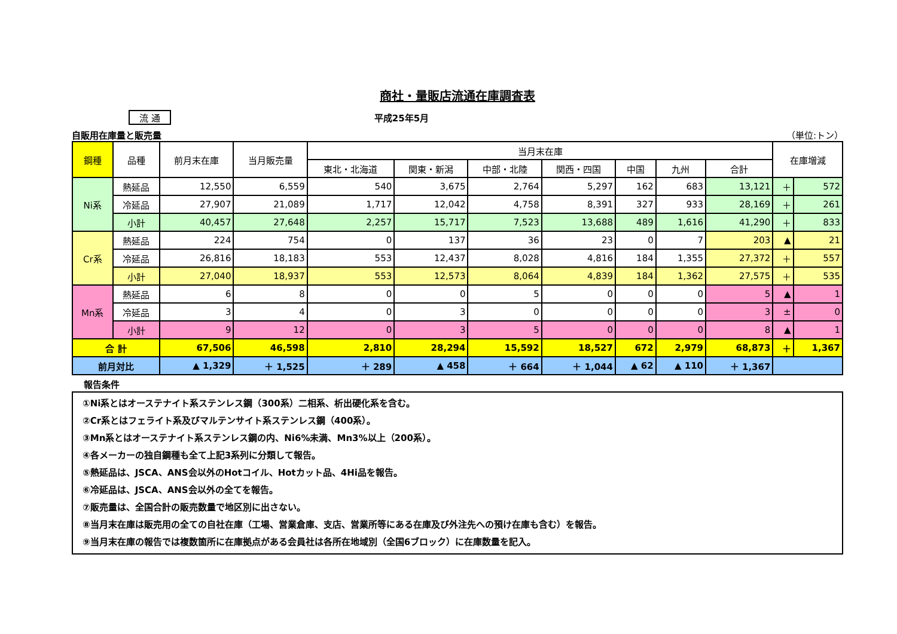商社・量販店流通在庫調査表
流 通 平成25年5月
自販用在庫量と販売量 （単位:トン）
| 鋼種 | 品種 | 前月末在庫 | 当月販売量 | 当月末在庫 | | | | | | | 在庫増減 | |
| --- | --- | --- | --- | --- | --- | --- | --- | --- | --- | --- | --- | --- |
| | | | | 東北・北海道 | 関東・新潟 | 中部・北陸 | 関西・四国 | 中国 | 九州 | 合計 | | |
| Ni系 | 熱延品 | 12,550 | 6,559 | 540 | 3,675 | 2,764 | 5,297 | 162 | 683 | 13,121 | ＋ | 572 |
| | 冷延品 | 27,907 | 21,089 | 1,717 | 12,042 | 4,758 | 8,391 | 327 | 933 | 28,169 | ＋ | 261 |
| | 小計 | 40,457 | 27,648 | 2,257 | 15,717 | 7,523 | 13,688 | 489 | 1,616 | 41,290 | ＋ | 833 |
| Cr系 | 熱延品 | 224 | 754 | 0 | 137 | 36 | 23 | 0 | 7 | 203 | ▲ | 21 |
| | 冷延品 | 26,816 | 18,183 | 553 | 12,437 | 8,028 | 4,816 | 184 | 1,355 | 27,372 | ＋ | 557 |
| | 小計 | 27,040 | 18,937 | 553 | 12,573 | 8,064 | 4,839 | 184 | 1,362 | 27,575 | ＋ | 535 |
| Mn系 | 熱延品 | 6 | 8 | 0 | 0 | 5 | 0 | 0 | 0 | 5 | ▲ | 1 |
| | 冷延品 | 3 | 4 | 0 | 3 | 0 | 0 | 0 | 0 | 3 | ± | 0 |
| | 小計 | 9 | 12 | 0 | 3 | 5 | 0 | 0 | 0 | 8 | ▲ | 1 |
| 合 計 | | 67,506 | 46,598 | 2,810 | 28,294 | 15,592 | 18,527 | 672 | 2,979 | 68,873 | ＋ | 1,367 |
| 前月対比 | | ▲ 1,329 | ＋ 1,525 | ＋ 289 | ▲ 458 | ＋ 664 | ＋ 1,044 | ▲ 62 | ▲ 110 | ＋ 1,367 | | |
報告条件
①Ni系とはオーステナイト系ステンレス鋼（300系）二相系、析出硬化系を含む。
②Cr系とはフェライト系及びマルテンサイト系ステンレス鋼（400系）。
③Mn系とはオーステナイト系ステンレス鋼の内、Ni6%未満、Mn3%以上（200系）。
④各メーカーの独自鋼種も全て上記3系列に分類して報告。
⑤熱延品は、JSCA、ANS会以外のHotコイル、Hotカット品、4Hi品を報告。
⑥冷延品は、JSCA、ANS会以外の全てを報告。
⑦販売量は、全国合計の販売数量で地区別に出さない。
⑧当月末在庫は販売用の全ての自社在庫（工場、営業倉庫、支店、営業所等にある在庫及び外注先への預け在庫も含む）を報告。
⑨当月末在庫の報告では複数箇所に在庫拠点がある会員社は各所在地域別（全国6ブロック）に在庫数量を記入。